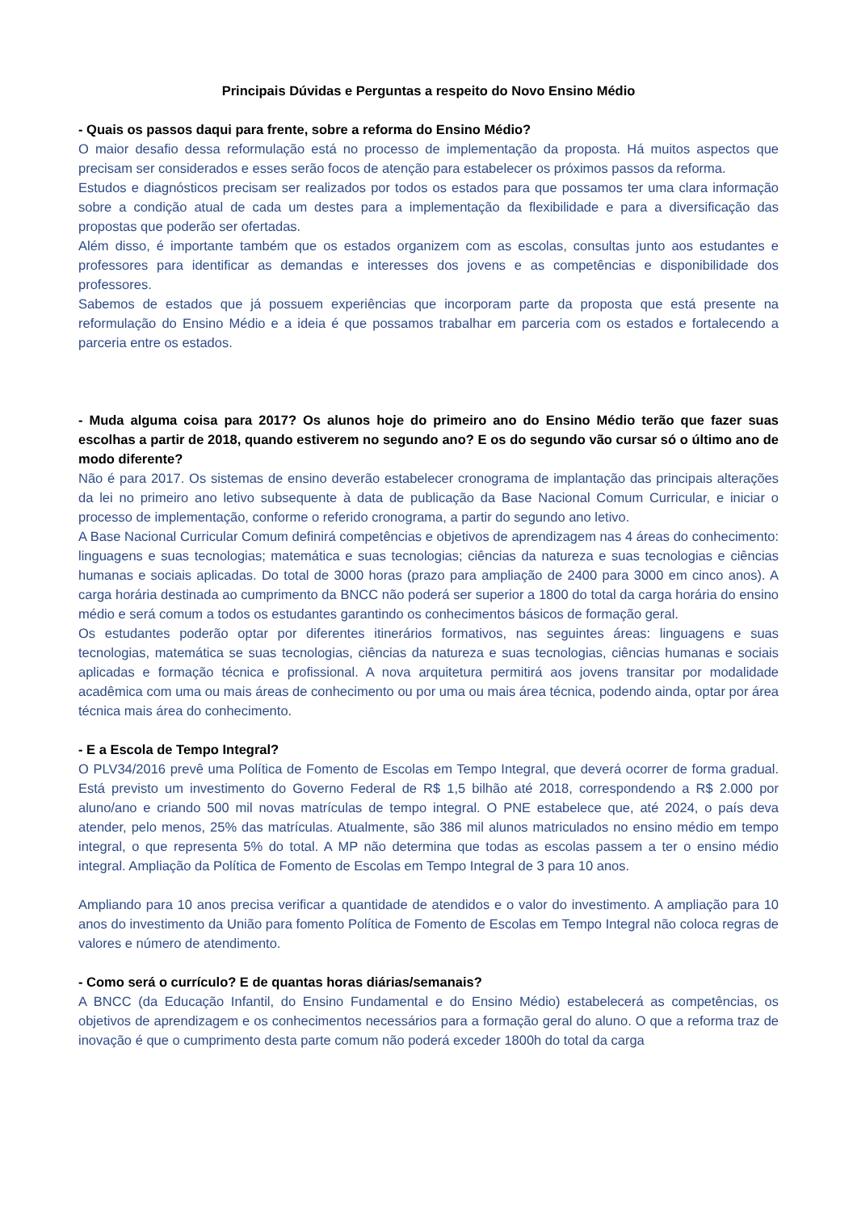Principais Dúvidas e Perguntas a respeito do Novo Ensino Médio
- Quais os passos daqui para frente, sobre a reforma do Ensino Médio?
O maior desafio dessa reformulação está no processo de implementação da proposta. Há muitos aspectos que precisam ser considerados e esses serão focos de atenção para estabelecer os próximos passos da reforma.
Estudos e diagnósticos precisam ser realizados por todos os estados para que possamos ter uma clara informação sobre a condição atual de cada um destes para a implementação da flexibilidade e para a diversificação das propostas que poderão ser ofertadas.
Além disso, é importante também que os estados organizem com as escolas, consultas junto aos estudantes e professores para identificar as demandas e interesses dos jovens e as competências e disponibilidade dos professores.
Sabemos de estados que já possuem experiências que incorporam parte da proposta que está presente na reformulação do Ensino Médio e a ideia é que possamos trabalhar em parceria com os estados e fortalecendo a parceria entre os estados.
- Muda alguma coisa para 2017? Os alunos hoje do primeiro ano do Ensino Médio terão que fazer suas escolhas a partir de 2018, quando estiverem no segundo ano? E os do segundo vão cursar só o último ano de modo diferente?
Não é para 2017. Os sistemas de ensino deverão estabelecer cronograma de implantação das principais alterações da lei no primeiro ano letivo subsequente à data de publicação da Base Nacional Comum Curricular, e iniciar o processo de implementação, conforme o referido cronograma, a partir do segundo ano letivo.
A Base Nacional Curricular Comum definirá competências e objetivos de aprendizagem nas 4 áreas do conhecimento: linguagens e suas tecnologias; matemática e suas tecnologias; ciências da natureza e suas tecnologias e ciências humanas e sociais aplicadas. Do total de 3000 horas (prazo para ampliação de 2400 para 3000 em cinco anos). A carga horária destinada ao cumprimento da BNCC não poderá ser superior a 1800 do total da carga horária do ensino médio e será comum a todos os estudantes garantindo os conhecimentos básicos de formação geral.
Os estudantes poderão optar por diferentes itinerários formativos, nas seguintes áreas: linguagens e suas tecnologias, matemática se suas tecnologias, ciências da natureza e suas tecnologias, ciências humanas e sociais aplicadas e formação técnica e profissional. A nova arquitetura permitirá aos jovens transitar por modalidade acadêmica com uma ou mais áreas de conhecimento ou por uma ou mais área técnica, podendo ainda, optar por área técnica mais área do conhecimento.
- E a Escola de Tempo Integral?
O PLV34/2016 prevê uma Política de Fomento de Escolas em Tempo Integral, que deverá ocorrer de forma gradual. Está previsto um investimento do Governo Federal de R$ 1,5 bilhão até 2018, correspondendo a R$ 2.000 por aluno/ano e criando 500 mil novas matrículas de tempo integral. O PNE estabelece que, até 2024, o país deva atender, pelo menos, 25% das matrículas. Atualmente, são 386 mil alunos matriculados no ensino médio em tempo integral, o que representa 5% do total. A MP não determina que todas as escolas passem a ter o ensino médio integral. Ampliação da Política de Fomento de Escolas em Tempo Integral de 3 para 10 anos.
Ampliando para 10 anos precisa verificar a quantidade de atendidos e o valor do investimento. A ampliação para 10 anos do investimento da União para fomento Política de Fomento de Escolas em Tempo Integral não coloca regras de valores e número de atendimento.
- Como será o currículo? E de quantas horas diárias/semanais?
A BNCC (da Educação Infantil, do Ensino Fundamental e do Ensino Médio) estabelecerá as competências, os objetivos de aprendizagem e os conhecimentos necessários para a formação geral do aluno. O que a reforma traz de inovação é que o cumprimento desta parte comum não poderá exceder 1800h do total da carga